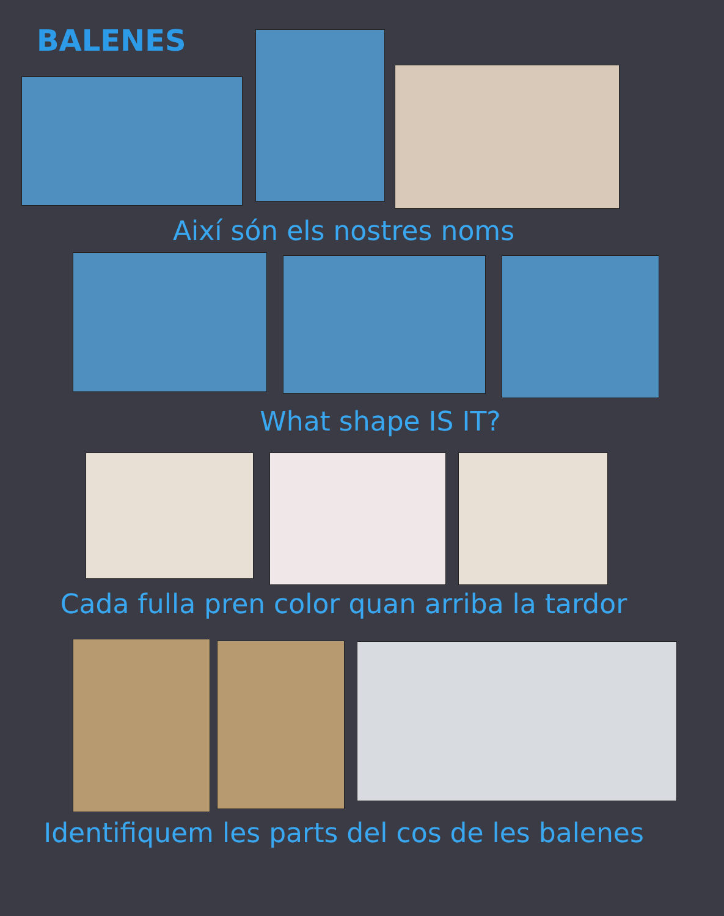BALENES
Així són els nostres noms
What shape IS IT?
Cada fulla pren color quan arriba la tardor
Identifiquem les parts del cos de les balenes